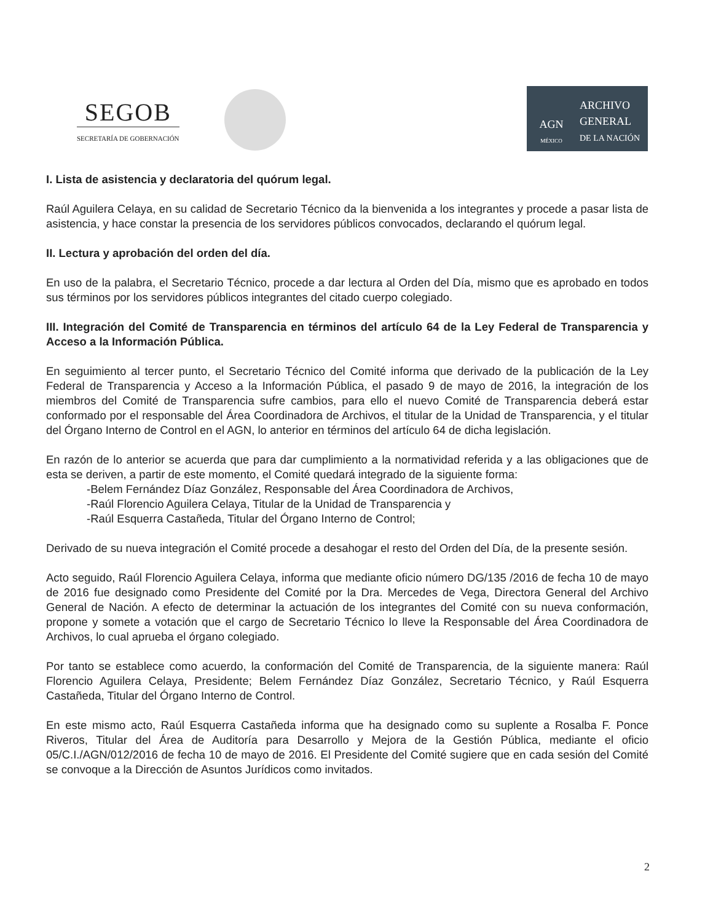SEGOB
SECRETARÍA DE GOBERNACIÓN
AGN
MÉXICO
ARCHIVO
GENERAL
DE LA NACIÓN
I. Lista de asistencia y declaratoria del quórum legal.
Raúl Aguilera Celaya, en su calidad de Secretario Técnico da la bienvenida a los integrantes y procede a pasar lista de asistencia, y hace constar la presencia de los servidores públicos convocados, declarando el quórum legal.
II. Lectura y aprobación del orden del día.
En uso de la palabra, el Secretario Técnico, procede a dar lectura al Orden del Día, mismo que es aprobado en todos sus términos por los servidores públicos integrantes del citado cuerpo colegiado.
III. Integración del Comité de Transparencia en términos del artículo 64 de la Ley Federal de Transparencia y Acceso a la Información Pública.
En seguimiento al tercer punto, el Secretario Técnico del Comité informa que derivado de la publicación de la Ley Federal de Transparencia y Acceso a la Información Pública, el pasado 9 de mayo de 2016, la integración de los miembros del Comité de Transparencia sufre cambios, para ello el nuevo Comité de Transparencia deberá estar conformado por el responsable del Área Coordinadora de Archivos, el titular de la Unidad de Transparencia, y el titular del Órgano Interno de Control en el AGN, lo anterior en términos del artículo 64 de dicha legislación.
En razón de lo anterior se acuerda que para dar cumplimiento a la normatividad referida y a las obligaciones que de esta se deriven, a partir de este momento, el Comité quedará integrado de la siguiente forma:
-Belem Fernández Díaz González, Responsable del Área Coordinadora de Archivos,
-Raúl Florencio Aguilera Celaya, Titular de la Unidad de Transparencia y
-Raúl Esquerra Castañeda, Titular del Órgano Interno de Control;
Derivado de su nueva integración el Comité procede a desahogar el resto del Orden del Día, de la presente sesión.
Acto seguido, Raúl Florencio Aguilera Celaya, informa que mediante oficio número DG/135 /2016 de fecha 10 de mayo de 2016 fue designado como Presidente del Comité por la Dra. Mercedes de Vega, Directora General del Archivo General de Nación. A efecto de determinar la actuación de los integrantes del Comité con su nueva conformación, propone y somete a votación que el cargo de Secretario Técnico lo lleve la Responsable del Área Coordinadora de Archivos, lo cual aprueba el órgano colegiado.
Por tanto se establece como acuerdo, la conformación del Comité de Transparencia, de la siguiente manera: Raúl Florencio Aguilera Celaya, Presidente; Belem Fernández Díaz González, Secretario Técnico, y Raúl Esquerra Castañeda, Titular del Órgano Interno de Control.
En este mismo acto, Raúl Esquerra Castañeda informa que ha designado como su suplente a Rosalba F. Ponce Riveros, Titular del Área de Auditoría para Desarrollo y Mejora de la Gestión Pública, mediante el oficio 05/C.I./AGN/012/2016 de fecha 10 de mayo de 2016. El Presidente del Comité sugiere que en cada sesión del Comité se convoque a la Dirección de Asuntos Jurídicos como invitados.
2